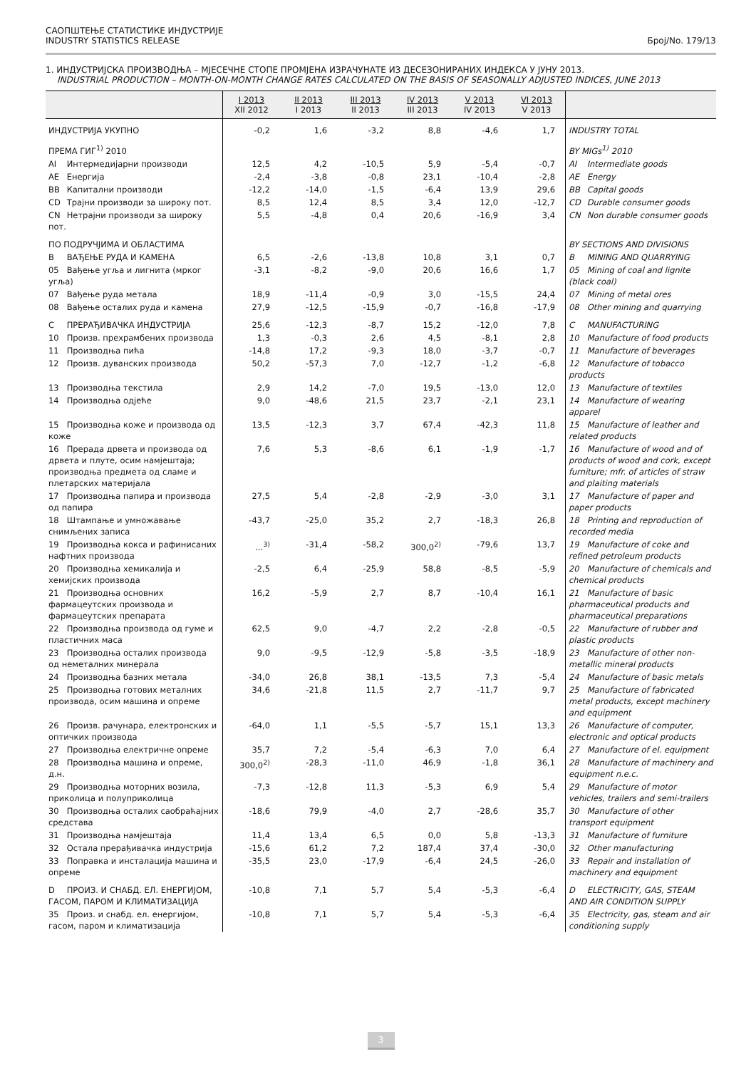САОПШТЕЊЕ СТАТИСТИКЕ ИНДУСТРИЈЕ
INDUSTRY STATISTICS RELEASE
Број/No. 179/13
1. ИНДУСТРИЈСКА ПРОИЗВОДЊА – МЈЕСЕЧНЕ СТОПЕ ПРОМЈЕНА ИЗРАЧУНАТЕ ИЗ ДЕСЕЗОНИРАНИХ ИНДЕКСА У ЈУНУ 2013.
INDUSTRIAL PRODUCTION – MONTH-ON-MONTH CHANGE RATES CALCULATED ON THE BASIS OF SEASONALLY ADJUSTED INDICES, JUNE 2013
| | I 2013 XII 2012 | II 2013 I 2013 | III 2013 II 2013 | IV 2013 III 2013 | V 2013 IV 2013 | VI 2013 V 2013 | |
| --- | --- | --- | --- | --- | --- | --- | --- |
| ИНДУСТРИЈА УКУПНО | -0,2 | 1,6 | -3,2 | 8,8 | -4,6 | 1,7 | INDUSTRY TOTAL |
| ПРЕМА ГИГ<sup>1)</sup> 2010 | | | | | | | BY MIGs<sup>1)</sup> 2010 |
| AI Интермедијарни производи | 12,5 | 4,2 | -10,5 | 5,9 | -5,4 | -0,7 | AI Intermediate goods |
| AE Енергија | -2,4 | -3,8 | -0,8 | 23,1 | -10,4 | -2,8 | AE Energy |
| BB Капитални производи | -12,2 | -14,0 | -1,5 | -6,4 | 13,9 | 29,6 | BB Capital goods |
| CD Трајни производи за широку пот. | 8,5 | 12,4 | 8,5 | 3,4 | 12,0 | -12,7 | CD Durable consumer goods |
| CN Нетрајни производи за широку пот. | 5,5 | -4,8 | 0,4 | 20,6 | -16,9 | 3,4 | CN Non durable consumer goods |
| ПО ПОДРУЧЈИМА И ОБЛАСТИМА | | | | | | | BY SECTIONS AND DIVISIONS |
| B ВАЂЕЊЕ РУДА И КАМЕНА | 6,5 | -2,6 | -13,8 | 10,8 | 3,1 | 0,7 | B MINING AND QUARRYING |
| 05 Вађење угља и лигнита (мрког угља) | -3,1 | -8,2 | -9,0 | 20,6 | 16,6 | 1,7 | 05 Mining of coal and lignite (black coal) |
| 07 Вађење руда метала | 18,9 | -11,4 | -0,9 | 3,0 | -15,5 | 24,4 | 07 Mining of metal ores |
| 08 Вађење осталих руда и камена | 27,9 | -12,5 | -15,9 | -0,7 | -16,8 | -17,9 | 08 Other mining and quarrying |
| C ПРЕРАЂИВАЧКА ИНДУСТРИЈА | 25,6 | -12,3 | -8,7 | 15,2 | -12,0 | 7,8 | C MANUFACTURING |
| 10 Произв. прехрамбених производа | 1,3 | -0,3 | 2,6 | 4,5 | -8,1 | 2,8 | 10 Manufacture of food products |
| 11 Производња пића | -14,8 | 17,2 | -9,3 | 18,0 | -3,7 | -0,7 | 11 Manufacture of beverages |
| 12 Произв. дуванских производа | 50,2 | -57,3 | 7,0 | -12,7 | -1,2 | -6,8 | 12 Manufacture of tobacco products |
| 13 Производња текстила | 2,9 | 14,2 | -7,0 | 19,5 | -13,0 | 12,0 | 13 Manufacture of textiles |
| 14 Производња одјеће | 9,0 | -48,6 | 21,5 | 23,7 | -2,1 | 23,1 | 14 Manufacture of wearing apparel |
| 15 Производња коже и производа од коже | 13,5 | -12,3 | 3,7 | 67,4 | -42,3 | 11,8 | 15 Manufacture of leather and related products |
| 16 Прерада дрвета и производа од дрвета и плуте, осим намјештаја; производња предмета од сламе и плетарских материјала | 7,6 | 5,3 | -8,6 | 6,1 | -1,9 | -1,7 | 16 Manufacture of wood and of products of wood and cork, except furniture; mfr. of articles of straw and plaiting materials |
| 17 Производња папира и производа од папира | 27,5 | 5,4 | -2,8 | -2,9 | -3,0 | 3,1 | 17 Manufacture of paper and paper products |
| 18 Штампање и умножавање снимљених записа | -43,7 | -25,0 | 35,2 | 2,7 | -18,3 | 26,8 | 18 Printing and reproduction of recorded media |
| 19 Производња кокса и рафинисаних нафтних производа | ...<sup>3)</sup> | -31,4 | -58,2 | 300,0<sup>2)</sup> | -79,6 | 13,7 | 19 Manufacture of coke and refined petroleum products |
| 20 Производња хемикалија и хемијских производа | -2,5 | 6,4 | -25,9 | 58,8 | -8,5 | -5,9 | 20 Manufacture of chemicals and chemical products |
| 21 Производња основних фармацеутских производа и фармацеутских препарата | 16,2 | -5,9 | 2,7 | 8,7 | -10,4 | 16,1 | 21 Manufacture of basic pharmaceutical products and pharmaceutical preparations |
| 22 Производња производа од гуме и пластичних маса | 62,5 | 9,0 | -4,7 | 2,2 | -2,8 | -0,5 | 22 Manufacture of rubber and plastic products |
| 23 Производња осталих производа од неметалних минерала | 9,0 | -9,5 | -12,9 | -5,8 | -3,5 | -18,9 | 23 Manufacture of other non-metallic mineral products |
| 24 Производња базних метала | -34,0 | 26,8 | 38,1 | -13,5 | 7,3 | -5,4 | 24 Manufacture of basic metals |
| 25 Производња готових металних производа, осим машина и опреме | 34,6 | -21,8 | 11,5 | 2,7 | -11,7 | 9,7 | 25 Manufacture of fabricated metal products, except machinery and equipment |
| 26 Произв. рачунара, електронских и оптичких производа | -64,0 | 1,1 | -5,5 | -5,7 | 15,1 | 13,3 | 26 Manufacture of computer, electronic and optical products |
| 27 Производња електричне опреме | 35,7 | 7,2 | -5,4 | -6,3 | 7,0 | 6,4 | 27 Manufacture of el. equipment |
| 28 Производња машина и опреме, д.н. | 300,0<sup>2)</sup> | -28,3 | -11,0 | 46,9 | -1,8 | 36,1 | 28 Manufacture of machinery and equipment n.e.c. |
| 29 Производња моторних возила, приколица и полуприколица | -7,3 | -12,8 | 11,3 | -5,3 | 6,9 | 5,4 | 29 Manufacture of motor vehicles, trailers and semi-trailers |
| 30 Производња осталих саобраћајних средстава | -18,6 | 79,9 | -4,0 | 2,7 | -28,6 | 35,7 | 30 Manufacture of other transport equipment |
| 31 Производња намјештаја | 11,4 | 13,4 | 6,5 | 0,0 | 5,8 | -13,3 | 31 Manufacture of furniture |
| 32 Остала прерађивачка индустрија | -15,6 | 61,2 | 7,2 | 187,4 | 37,4 | -30,0 | 32 Other manufacturing |
| 33 Поправка и инсталација машина и опреме | -35,5 | 23,0 | -17,9 | -6,4 | 24,5 | -26,0 | 33 Repair and installation of machinery and equipment |
| D ПРОИЗ. И СНАБД. ЕЛ. ЕНЕРГИЈОМ, ГАСОМ, ПАРОМ И КЛИМАТИЗАЦИЈА | -10,8 | 7,1 | 5,7 | 5,4 | -5,3 | -6,4 | D ELECTRICITY, GAS, STEAM AND AIR CONDITION SUPPLY |
| 35 Произ. и снабд. ел. енергијом, гасом, паром и климатизација | -10,8 | 7,1 | 5,7 | 5,4 | -5,3 | -6,4 | 35 Electricity, gas, steam and air conditioning supply |
3